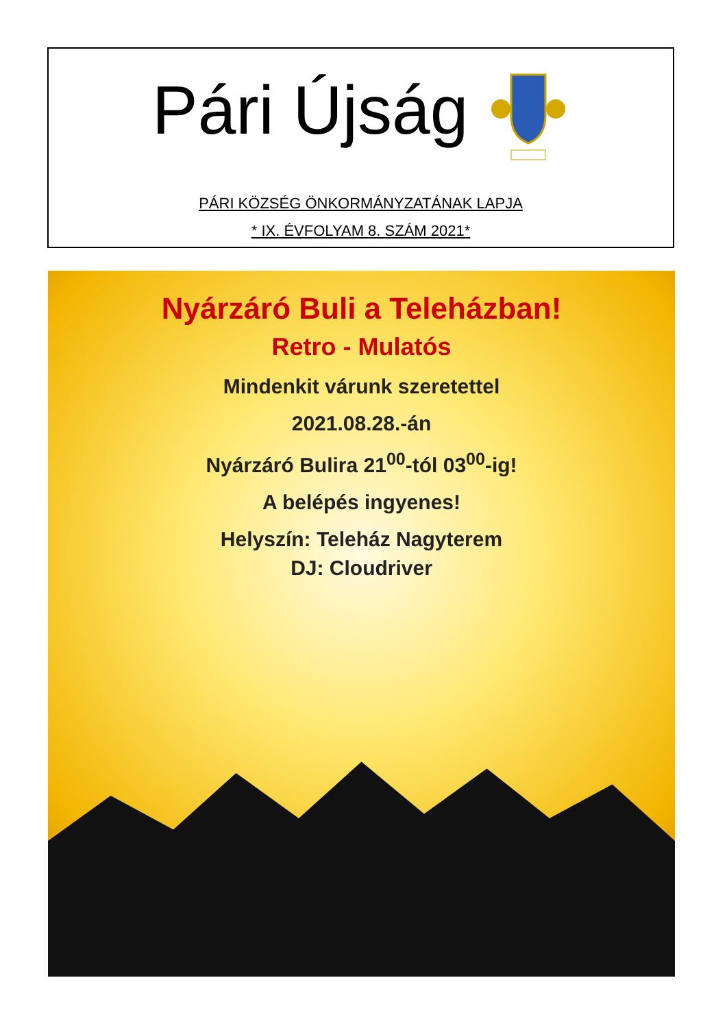Pári Újság
PÁRI KÖZSÉG ÖNKORMÁNYZATÁNAK LAPJA
* IX. ÉVFOLYAM 8. SZÁM 2021*
Nyárzáró Buli a Teleházban!
Retro - Mulatós
Mindenkit várunk szeretettel
2021.08.28.-án
Nyárzáró Bulira 21<sup>00</sup>-tól 03<sup>00</sup>-ig!
A belépés ingyenes!
Helyszín: Teleház Nagyterem
DJ: Cloudriver